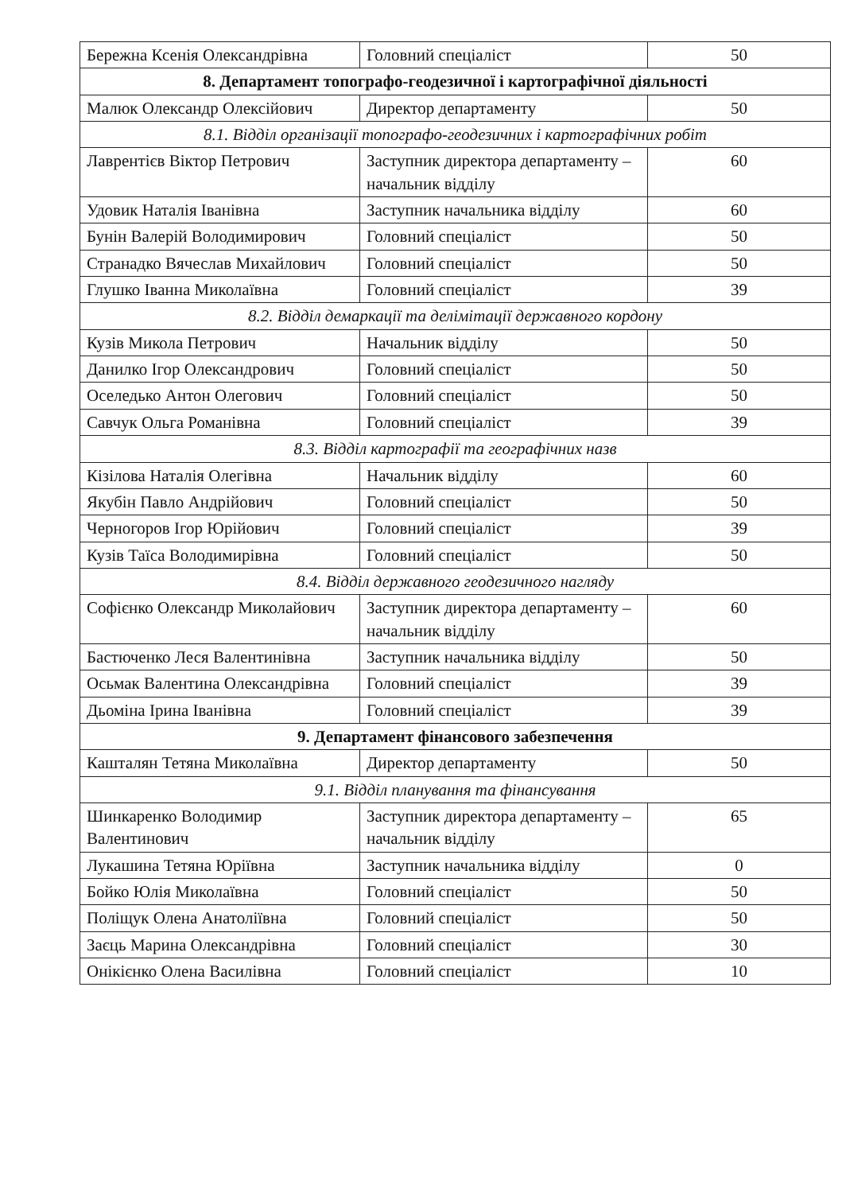| Бережна Ксенія Олександрівна | Головний спеціаліст | 50 |
| 8. Департамент топографо-геодезичної і картографічної діяльності | | |
| Малюк Олександр Олексійович | Директор департаменту | 50 |
| 8.1. Відділ організації топографо-геодезичних і картографічних робіт | | |
| Лаврентієв Віктор Петрович | Заступник директора департаменту – начальник відділу | 60 |
| Удовик Наталія Іванівна | Заступник начальника відділу | 60 |
| Бунін Валерій Володимирович | Головний спеціаліст | 50 |
| Странадко Вячеслав Михайлович | Головний спеціаліст | 50 |
| Глушко Іванна Миколаївна | Головний спеціаліст | 39 |
| 8.2. Відділ демаркації та делімітації державного кордону | | |
| Кузів Микола Петрович | Начальник відділу | 50 |
| Данилко Ігор Олександрович | Головний спеціаліст | 50 |
| Оселедько Антон Олегович | Головний спеціаліст | 50 |
| Савчук Ольга Романівна | Головний спеціаліст | 39 |
| 8.3. Відділ картографії та географічних назв | | |
| Кізілова Наталія Олегівна | Начальник відділу | 60 |
| Якубін Павло Андрійович | Головний спеціаліст | 50 |
| Черногоров Ігор Юрійович | Головний спеціаліст | 39 |
| Кузів Таїса Володимирівна | Головний спеціаліст | 50 |
| 8.4. Відділ державного геодезичного нагляду | | |
| Софієнко Олександр Миколайович | Заступник директора департаменту – начальник відділу | 60 |
| Бастюченко Леся Валентинівна | Заступник начальника відділу | 50 |
| Осьмак Валентина Олександрівна | Головний спеціаліст | 39 |
| Дьоміна Ірина Іванівна | Головний спеціаліст | 39 |
| 9. Департамент фінансового забезпечення | | |
| Кашталян Тетяна Миколаївна | Директор департаменту | 50 |
| 9.1. Відділ планування та фінансування | | |
| Шинкаренко Володимир Валентинович | Заступник директора департаменту – начальник відділу | 65 |
| Лукашина Тетяна Юріївна | Заступник начальника відділу | 0 |
| Бойко Юлія Миколаївна | Головний спеціаліст | 50 |
| Поліщук Олена Анатоліївна | Головний спеціаліст | 50 |
| Заєць Марина Олександрівна | Головний спеціаліст | 30 |
| Онікієнко Олена Василівна | Головний спеціаліст | 10 |